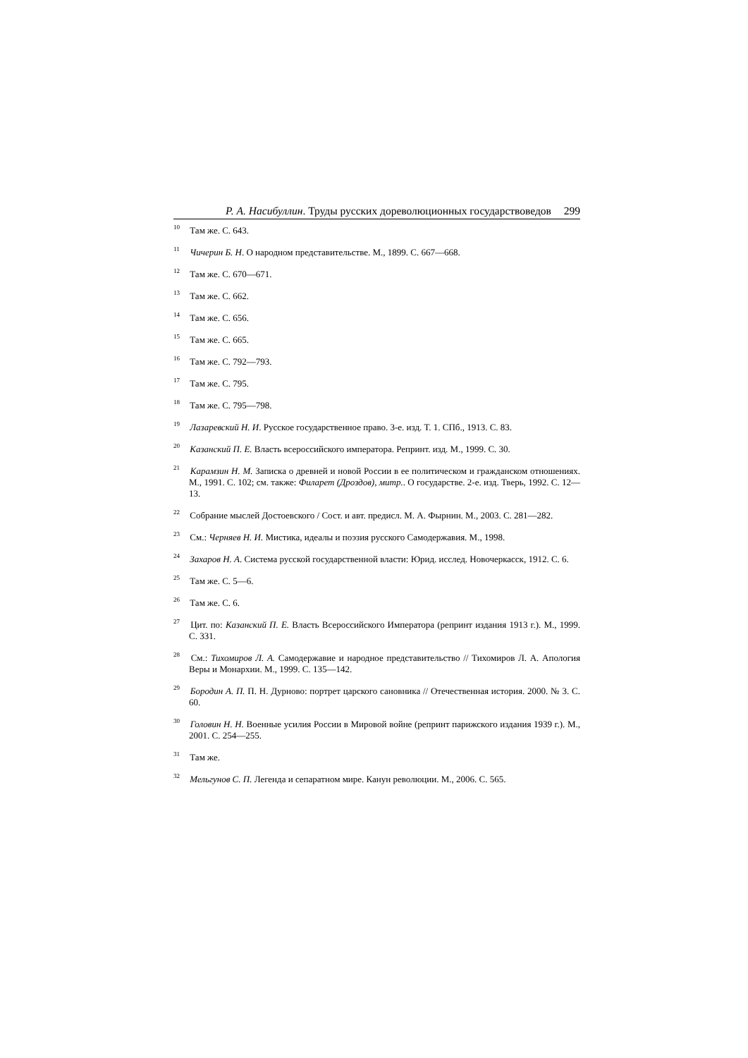Р. А. Насибуллин. Труды русских дореволюционных государствоведов 299
<sup>10</sup> Там же. С. 643.
<sup>11</sup> Чичерин Б. Н. О народном представительстве. М., 1899. С. 667—668.
<sup>12</sup> Там же. С. 670—671.
<sup>13</sup> Там же. С. 662.
<sup>14</sup> Там же. С. 656.
<sup>15</sup> Там же. С. 665.
<sup>16</sup> Там же. С. 792—793.
<sup>17</sup> Там же. С. 795.
<sup>18</sup> Там же. С. 795—798.
<sup>19</sup> Лазаревский Н. И. Русское государственное право. 3-е. изд. Т. 1. СПб., 1913. С. 83.
<sup>20</sup> Казанский П. Е. Власть всероссийского императора. Репринт. изд. М., 1999. С. 30.
<sup>21</sup> Карамзин Н. М. Записка о древней и новой России в ее политическом и гражданском отношениях. М., 1991. С. 102; см. также: Филарет (Дроздов), митр.. О государстве. 2-е. изд. Тверь, 1992. С. 12—13.
<sup>22</sup> Собрание мыслей Достоевского / Сост. и авт. предисл. М. А. Фырнин. М., 2003. С. 281—282.
<sup>23</sup> См.: Черняев Н. И. Мистика, идеалы и поэзия русского Самодержавия. М., 1998.
<sup>24</sup> Захаров Н. А. Система русской государственной власти: Юрид. исслед. Новочеркасск, 1912. С. 6.
<sup>25</sup> Там же. С. 5—6.
<sup>26</sup> Там же. С. 6.
<sup>27</sup> Цит. по: Казанский П. Е. Власть Всероссийского Императора (репринт издания 1913 г.). М., 1999. С. 331.
<sup>28</sup> См.: Тихомиров Л. А. Самодержавие и народное представительство // Тихомиров Л. А. Апология Веры и Монархии. М., 1999. С. 135—142.
<sup>29</sup> Бородин А. П. П. Н. Дурново: портрет царского сановника // Отечественная история. 2000. № 3. С. 60.
<sup>30</sup> Головин Н. Н. Военные усилия России в Мировой войне (репринт парижского издания 1939 г.). М., 2001. С. 254—255.
<sup>31</sup> Там же.
<sup>32</sup> Мельгунов С. П. Легенда и сепаратном мире. Канун революции. М., 2006. С. 565.